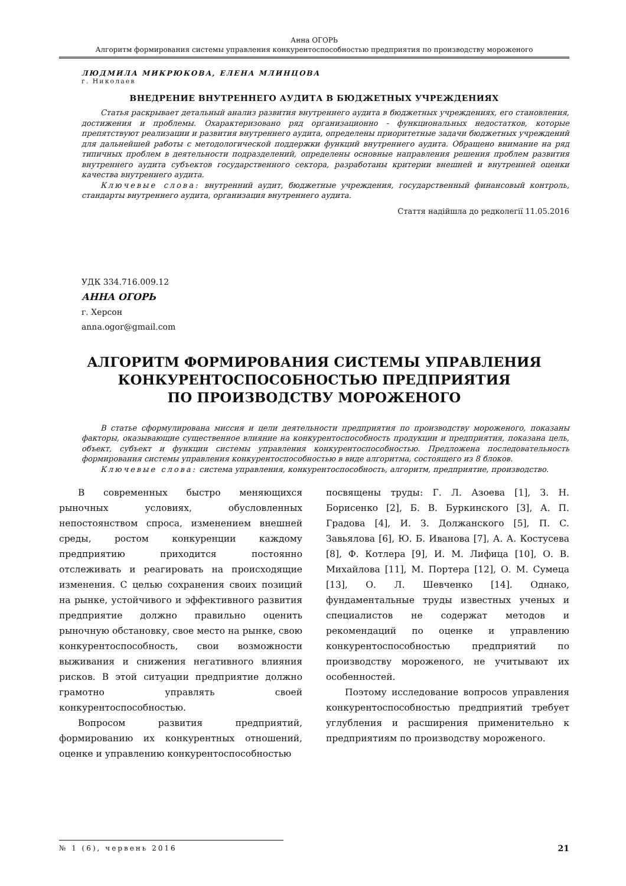Анна ОГОРЬ
Алгоритм формирования системы управления конкурентоспособностью предприятия по производству мороженого
ЛЮДМИЛА МИКРЮКОВА, ЕЛЕНА МЛИНЦОВА
г. Николаев
ВНЕДРЕНИЕ ВНУТРЕННЕГО АУДИТА В БЮДЖЕТНЫХ УЧРЕЖДЕНИЯХ
Статья раскрывает детальный анализ развития внутреннего аудита в бюджетных учреждениях, его становления, достижения и проблемы. Охарактеризовано ряд организационно - функциональных недостатков, которые препятствуют реализации и развития внутреннего аудита, определены приоритетные задачи бюджетных учреждений для дальнейшей работы с методологической поддержки функций внутреннего аудита. Обращено внимание на ряд типичных проблем в деятельности подразделений, определены основные направления решения проблем развития внутреннего аудита субъектов государственного сектора, разработаны критерии внешней и внутренней оценки качества внутреннего аудита.
Ключевые слова: внутренний аудит, бюджетные учреждения, государственный финансовый контроль, стандарты внутреннего аудита, организация внутреннего аудита.
Стаття надійшла до редколегії 11.05.2016
УДК 334.716.009.12
АННА ОГОРЬ
г. Херсон
anna.ogor@gmail.com
АЛГОРИТМ ФОРМИРОВАНИЯ СИСТЕМЫ УПРАВЛЕНИЯ
КОНКУРЕНТОСПОСОБНОСТЬЮ ПРЕДПРИЯТИЯ
ПО ПРОИЗВОДСТВУ МОРОЖЕНОГО
В статье сформулирована миссия и цели деятельности предприятия по производству мороженого, показаны факторы, оказывающие существенное влияние на конкурентоспособность продукции и предприятия, показана цель, объект, субъект и функции системы управления конкурентоспособностью. Предложена последовательность формирования системы управления конкурентоспособностью в виде алгоритма, состоящего из 8 блоков.
Ключевые слова: система управления, конкурентоспособность, алгоритм, предприятие, производство.
В современных быстро меняющихся рыночных условиях, обусловленных непостоянством спроса, изменением внешней среды, ростом конкуренции каждому предприятию приходится постоянно отслеживать и реагировать на происходящие изменения. С целью сохранения своих позиций на рынке, устойчивого и эффективного развития предприятие должно правильно оценить рыночную обстановку, свое место на рынке, свою конкурентоспособность, свои возможности выживания и снижения негативного влияния рисков. В этой ситуации предприятие должно грамотно управлять своей конкурентоспособностью.
Вопросом развития предприятий, формированию их конкурентных отношений, оценке и управлению конкурентоспособностью
посвящены труды: Г. Л. Азоева [1], З. Н. Борисенко [2], Б. В. Буркинского [3], А. П. Градова [4], И. З. Должанского [5], П. С. Завьялова [6], Ю. Б. Иванова [7], А. А. Костусева [8], Ф. Котлера [9], И. М. Лифица [10], О. В. Михайлова [11], М. Портера [12], О. М. Сумеца [13], О. Л. Шевченко [14]. Однако, фундаментальные труды известных ученых и специалистов не содержат методов и рекомендаций по оценке и управлению конкурентоспособностью предприятий по производству мороженого, не учитывают их особенностей.
Поэтому исследование вопросов управления конкурентоспособностью предприятий требует углубления и расширения применительно к предприятиям по производству мороженого.
№ 1 (6), червень 2016
21